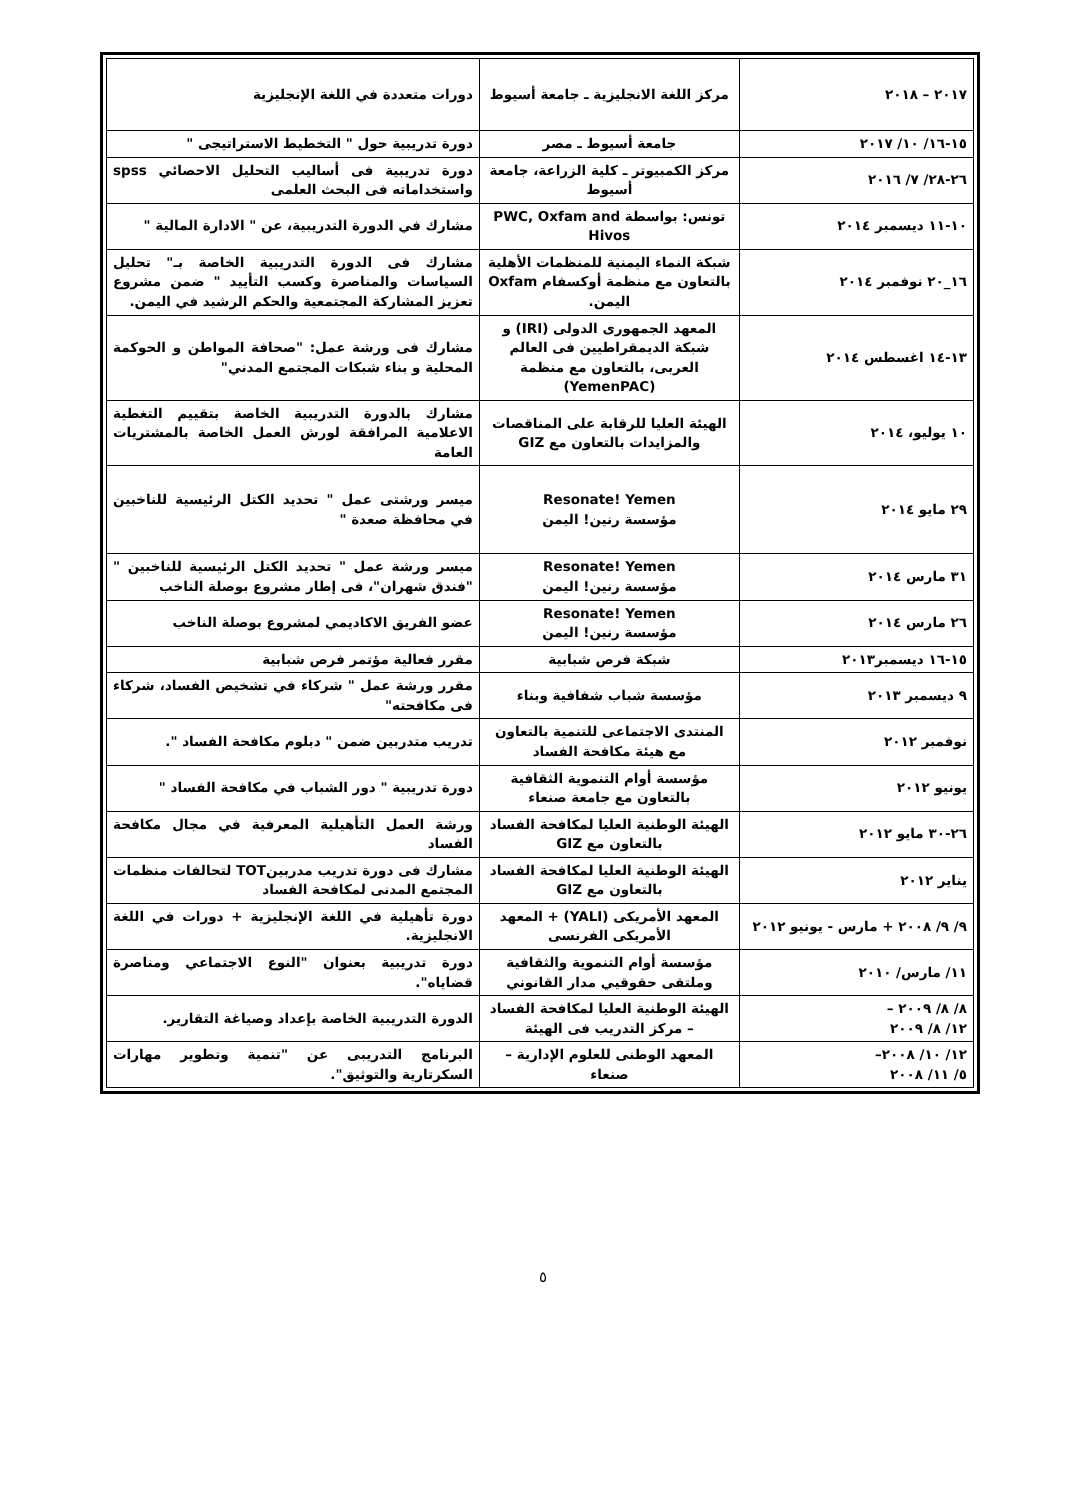| ٢٠١٧ – ٢٠١٨ | مركز اللغة الانجليزية ـ جامعة أسيوط | دورات متعددة في اللغة الإنجليزية |
| ١٥-١٦/ ١٠/ ٢٠١٧ | جامعة أسيوط ـ مصر | دورة تدريبية حول " التخطيط الاستراتيجى " |
| ٢٦-٢٨/ ٧/ ٢٠١٦ | مركز الكمبيوتر ـ كلية الزراعة، جامعة أسيوط | دورة تدريبية فى أساليب التحليل الاحصائي spss واستخداماته فى البحث العلمى |
| ١٠-١١ ديسمبر ٢٠١٤ | تونس: بواسطة PWC, Oxfam and Hivos | مشارك في الدورة التدريبية، عن " الادارة المالية " |
| ١٦_٢٠ نوفمبر ٢٠١٤ | شبكة النماء اليمنية للمنظمات الأهلية بالتعاون مع منظمة أوكسفام Oxfam اليمن. | مشارك فى الدورة التدريبية الخاصة بـ" تحليل السياسات والمناصرة وكسب التأييد " ضمن مشروع تعزيز المشاركة المجتمعية والحكم الرشيد في اليمن. |
| ١٣-١٤ اغسطس ٢٠١٤ | المعهد الجمهورى الدولى (IRI) و شبكة الديمقراطيين فى العالم العربى، بالتعاون مع منظمة (YemenPAC) | مشارك فى ورشة عمل: "صحافة المواطن و الحوكمة المحلية و بناء شبكات المجتمع المدني" |
| ١٠ يوليو، ٢٠١٤ | الهيئة العليا للرقابة على المناقصات والمزايدات بالتعاون مع GIZ | مشارك بالدورة التدريبية الخاصة بتقييم التغطية الاعلامية المرافقة لورش العمل الخاصة بالمشتريات العامة |
| ٢٩ مايو ٢٠١٤ | Resonate! Yemen مؤسسة رنين! اليمن | ميسر ورشتى عمل " تحديد الكتل الرئيسية للناخبين في محافظة صعدة " |
| ٣١ مارس ٢٠١٤ | Resonate! Yemen مؤسسة رنين! اليمن | ميسر ورشة عمل " تحديد الكتل الرئيسية للناخبين " "فندق شهران"، فى إطار مشروع بوصلة الناخب |
| ٢٦ مارس ٢٠١٤ | Resonate! Yemen مؤسسة رنين! اليمن | عضو الفريق الاكاديمي لمشروع بوصلة الناخب |
| ١٥-١٦ ديسمبر٢٠١٣ | شبكة فرص شبابية | مقرر فعالية مؤتمر فرص شبابية |
| ٩ ديسمبر ٢٠١٣ | مؤسسة شباب شفافية وبناء | مقرر ورشة عمل " شركاء في تشخيص الفساد، شركاء فى مكافحته" |
| نوفمبر ٢٠١٢ | المنتدى الاجتماعى للتنمية بالتعاون مع هيئة مكافحة الفساد | تدريب متدربين ضمن " دبلوم مكافحة الفساد ". |
| يونيو ٢٠١٢ | مؤسسة أوام التنموية الثقافية بالتعاون مع جامعة صنعاء | دورة تدريبية " دور الشباب في مكافحة الفساد " |
| ٢٦-٣٠ مايو ٢٠١٢ | الهيئة الوطنية العليا لمكافحة الفساد بالتعاون مع GIZ | ورشة العمل التأهيلية المعرفية في مجال مكافحة الفساد |
| يناير ٢٠١٢ | الهيئة الوطنية العليا لمكافحة الفساد بالتعاون مع GIZ | مشارك فى دورة تدريب مدربينTOT لتحالفات منظمات المجتمع المدنى لمكافحة الفساد |
| ٩/ ٩/ ٢٠٠٨ + مارس - يونيو ٢٠١٢ | المعهد الأمريكى (YALI) + المعهد الأمريكى الفرنسى | دورة تأهيلية في اللغة الإنجليزية + دورات في اللغة الانجليزية. |
| ١١/ مارس/ ٢٠١٠ | مؤسسة أوام التنموية والثقافية وملتقى حقوقيي مدار القانوني | دورة تدريبية بعنوان "النوع الاجتماعي ومناصرة قضاياه". |
| ٨/ ٨/ ٢٠٠٩ – ١٢/ ٨/ ٢٠٠٩ | الهيئة الوطنية العليا لمكافحة الفساد – مركز التدريب فى الهيئة | الدورة التدريبية الخاصة بإعداد وصياغة التقارير. |
| ١٢/ ١٠/ ٢٠٠٨– ٥/ ١١/ ٢٠٠٨ | المعهد الوطنى للعلوم الإدارية – صنعاء | البرنامج التدريبى عن "تنمية وتطوير مهارات السكرتارية والتوثيق". |
٥